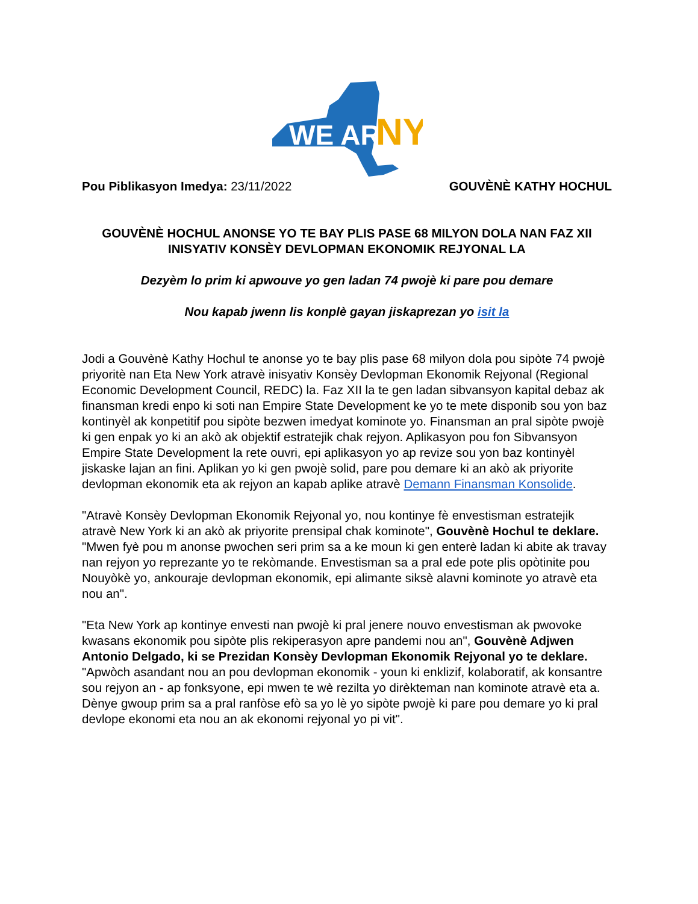WE ARE
NY
Pou Piblikasyon Imedya: 23/11/2022 GOUVÈNÈ KATHY HOCHUL
GOUVÈNÈ HOCHUL ANONSE YO TE BAY PLIS PASE 68 MILYON DOLA NAN FAZ XII INISYATIV KONSÈY DEVLOPMAN EKONOMIK REJYONAL LA
Dezyèm lo prim ki apwouve yo gen ladan 74 pwojè ki pare pou demare
Nou kapab jwenn lis konplè gayan jiskaprezan yo isit la
Jodi a Gouvènè Kathy Hochul te anonse yo te bay plis pase 68 milyon dola pou sipòte 74 pwojè priyoritè nan Eta New York atravè inisyativ Konsèy Devlopman Ekonomik Rejyonal (Regional Economic Development Council, REDC) la. Faz XII la te gen ladan sibvansyon kapital debaz ak finansman kredi enpo ki soti nan Empire State Development ke yo te mete disponib sou yon baz kontinyèl ak konpetitif pou sipòte bezwen imedyat kominote yo. Finansman an pral sipòte pwojè ki gen enpak yo ki an akò ak objektif estratejik chak rejyon. Aplikasyon pou fon Sibvansyon Empire State Development la rete ouvri, epi aplikasyon yo ap revize sou yon baz kontinyèl jiskaske lajan an fini. Aplikan yo ki gen pwojè solid, pare pou demare ki an akò ak priyorite devlopman ekonomik eta ak rejyon an kapab aplike atravè Demann Finansman Konsolide.
"Atravè Konsèy Devlopman Ekonomik Rejyonal yo, nou kontinye fè envestisman estratejik atravè New York ki an akò ak priyorite prensipal chak kominote", Gouvènè Hochul te deklare. "Mwen fyè pou m anonse pwochen seri prim sa a ke moun ki gen enterè ladan ki abite ak travay nan rejyon yo reprezante yo te rekòmande. Envestisman sa a pral ede pote plis opòtinite pou Nouyòkè yo, ankouraje devlopman ekonomik, epi alimante siksè alavni kominote yo atravè eta nou an".
"Eta New York ap kontinye envesti nan pwojè ki pral jenere nouvo envestisman ak pwovoke kwasans ekonomik pou sipòte plis rekiperasyon apre pandemi nou an", Gouvènè Adjwen Antonio Delgado, ki se Prezidan Konsèy Devlopman Ekonomik Rejyonal yo te deklare. "Apwòch asandant nou an pou devlopman ekonomik - youn ki enklizif, kolaboratif, ak konsantre sou rejyon an - ap fonksyone, epi mwen te wè rezilta yo dirèkteman nan kominote atravè eta a. Dènye gwoup prim sa a pral ranfòse efò sa yo lè yo sipòte pwojè ki pare pou demare yo ki pral devlope ekonomi eta nou an ak ekonomi rejyonal yo pi vit".